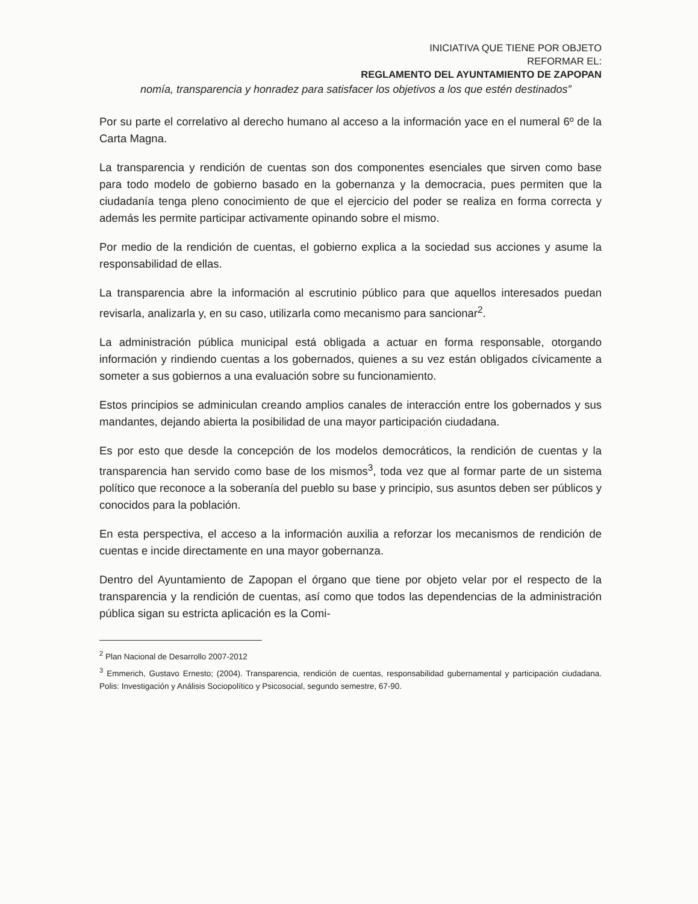INICIATIVA QUE TIENE POR OBJETO
REFORMAR EL:
REGLAMENTO DEL AYUNTAMIENTO DE ZAPOPAN
nomía, transparencia y honradez para satisfacer los objetivos a los que estén destinados”
Por su parte el correlativo al derecho humano al acceso a la información yace en el numeral 6º de la Carta Magna.
La transparencia y rendición de cuentas son dos componentes esenciales que sirven como base para todo modelo de gobierno basado en la gobernanza y la democracia, pues permiten que la ciudadanía tenga pleno conocimiento de que el ejercicio del poder se realiza en forma correcta y además les permite participar activamente opinando sobre el mismo.
Por medio de la rendición de cuentas, el gobierno explica a la sociedad sus acciones y asume la responsabilidad de ellas.
La transparencia abre la información al escrutinio público para que aquellos interesados puedan revisarla, analizarla y, en su caso, utilizarla como mecanismo para sancionar<sup>2</sup>.
La administración pública municipal está obligada a actuar en forma responsable, otorgando información y rindiendo cuentas a los gobernados, quienes a su vez están obligados cívicamente a someter a sus gobiernos a una evaluación sobre su funcionamiento.
Estos principios se adminiculan creando amplios canales de interacción entre los gobernados y sus mandantes, dejando abierta la posibilidad de una mayor participación ciudadana.
Es por esto que desde la concepción de los modelos democráticos, la rendición de cuentas y la transparencia han servido como base de los mismos<sup>3</sup>, toda vez que al formar parte de un sistema político que reconoce a la soberanía del pueblo su base y principio, sus asuntos deben ser públicos y conocidos para la población.
En esta perspectiva, el acceso a la información auxilia a reforzar los mecanismos de rendición de cuentas e incide directamente en una mayor gobernanza.
Dentro del Ayuntamiento de Zapopan el órgano que tiene por objeto velar por el respecto de la transparencia y la rendición de cuentas, así como que todos las dependencias de la administración pública sigan su estricta aplicación es la Comi-
<sup>2</sup> Plan Nacional de Desarrollo 2007-2012
<sup>3</sup> Emmerich, Gustavo Ernesto; (2004). Transparencia, rendición de cuentas, responsabilidad gubernamental y participación ciudadana. Polis: Investigación y Análisis Sociopolítico y Psicosocial, segundo semestre, 67-90.